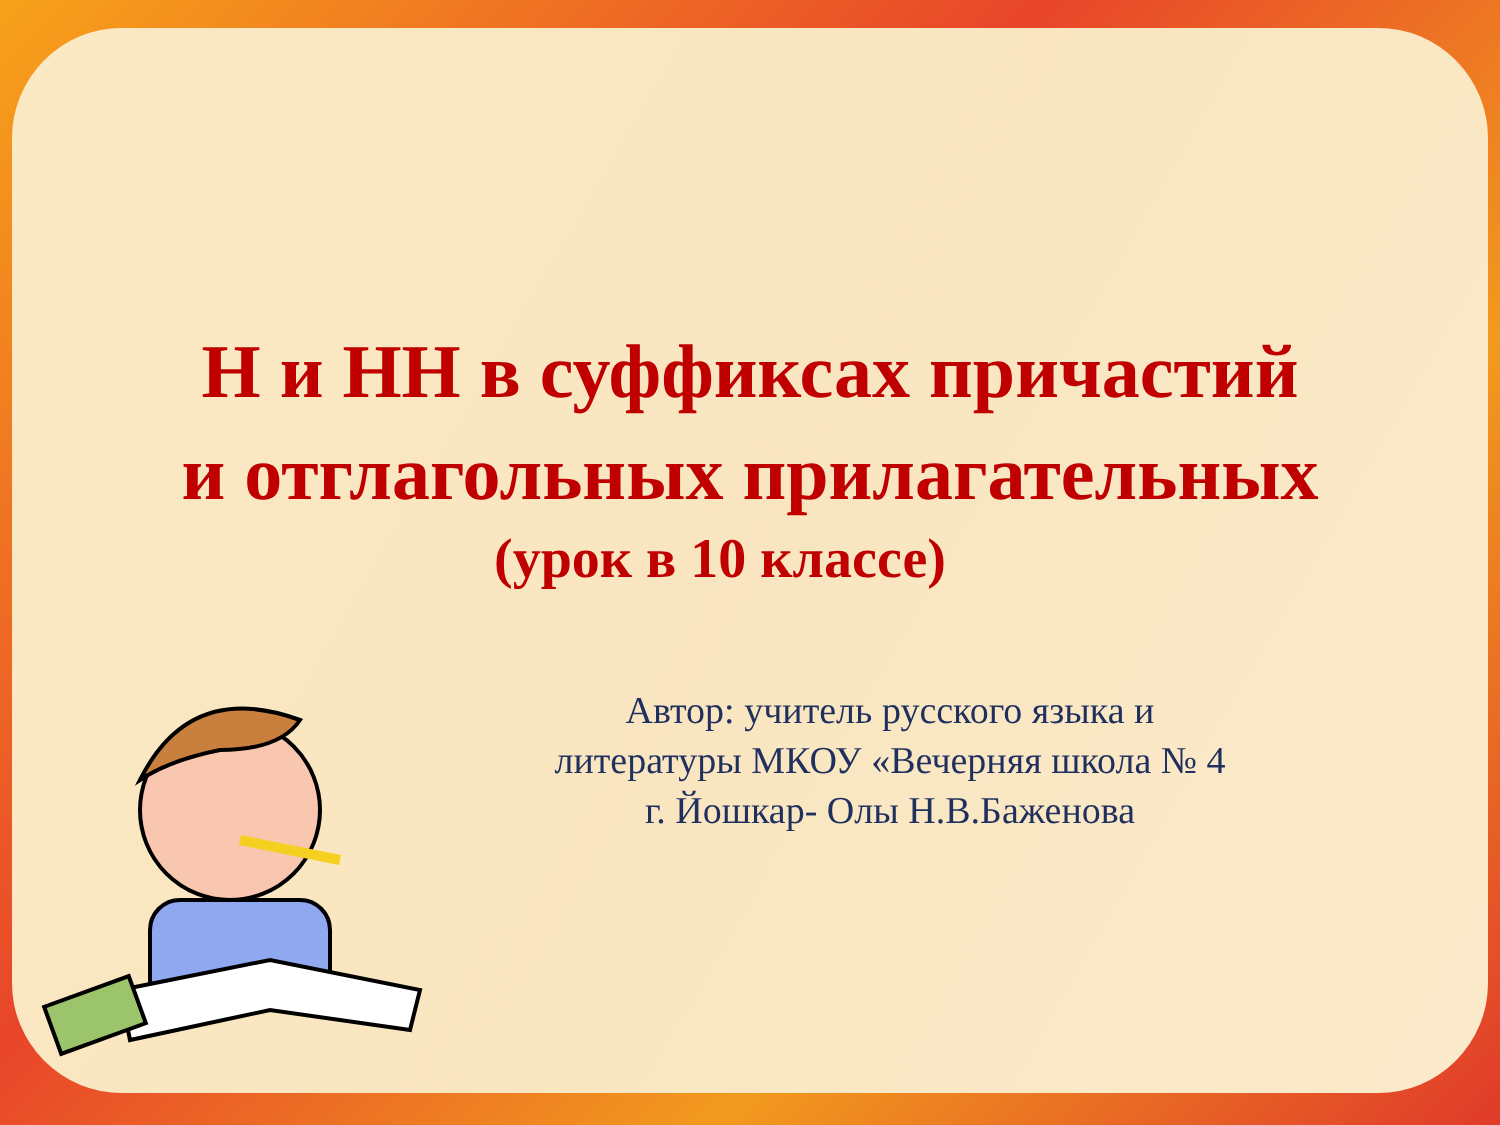Н и НН в суффиксах причастий
и отглагольных прилагательных
(урок в 10 классе)
Автор: учитель русского языка и литературы МКОУ «Вечерняя школа № 4 г. Йошкар- Олы Н.В.Баженова